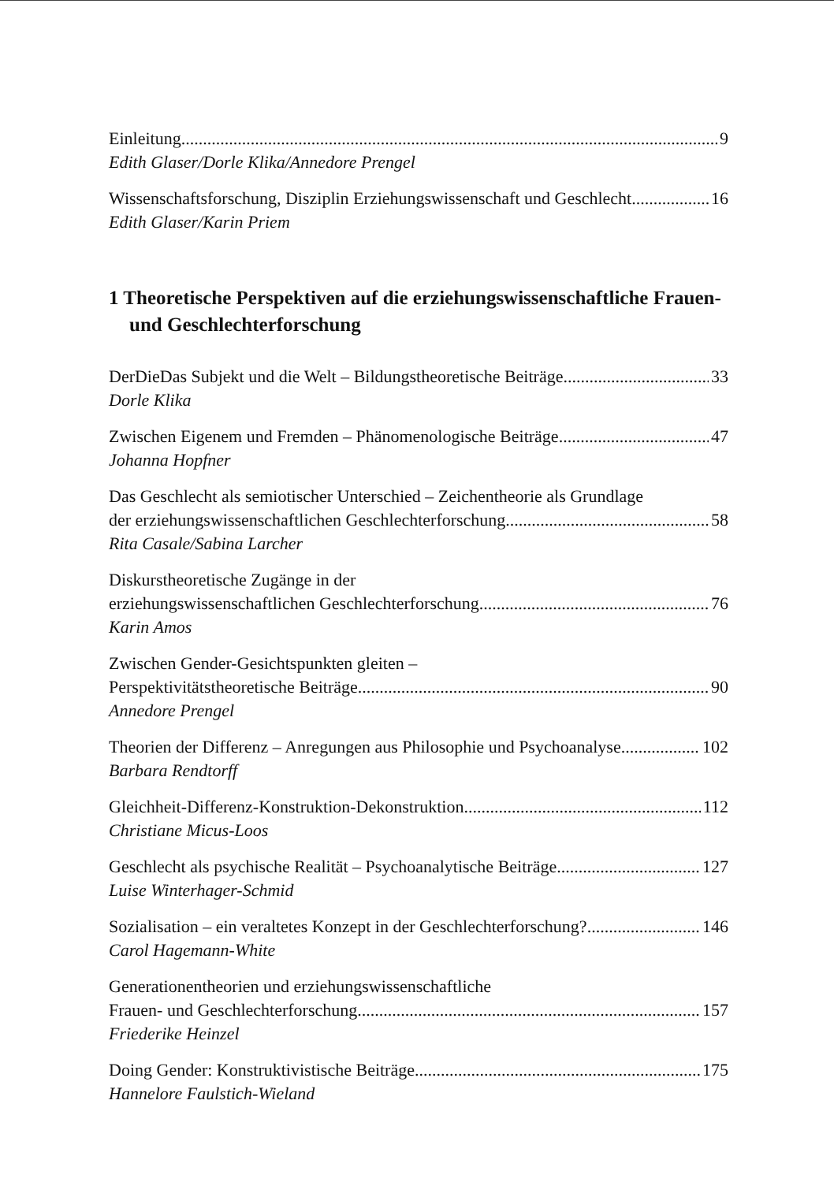Einleitung 9
Edith Glaser/Dorle Klika/Annedore Prengel
Wissenschaftsforschung, Disziplin Erziehungswissenschaft und Geschlecht 16
Edith Glaser/Karin Priem
1 Theoretische Perspektiven auf die erziehungswissenschaftliche Frauen- und Geschlechterforschung
DerDieDas Subjekt und die Welt – Bildungstheoretische Beiträge 33
Dorle Klika
Zwischen Eigenem und Fremden – Phänomenologische Beiträge 47
Johanna Hopfner
Das Geschlecht als semiotischer Unterschied – Zeichentheorie als Grundlage
der erziehungswissenschaftlichen Geschlechterforschung 58
Rita Casale/Sabina Larcher
Diskurstheoretische Zugänge in der
erziehungswissenschaftlichen Geschlechterforschung 76
Karin Amos
Zwischen Gender-Gesichtspunkten gleiten –
Perspektivitätstheoretische Beiträge 90
Annedore Prengel
Theorien der Differenz – Anregungen aus Philosophie und Psychoanalyse 102
Barbara Rendtorff
Gleichheit-Differenz-Konstruktion-Dekonstruktion 112
Christiane Micus-Loos
Geschlecht als psychische Realität – Psychoanalytische Beiträge 127
Luise Winterhager-Schmid
Sozialisation – ein veraltetes Konzept in der Geschlechterforschung? 146
Carol Hagemann-White
Generationentheorien und erziehungswissenschaftliche
Frauen- und Geschlechterforschung 157
Friederike Heinzel
Doing Gender: Konstruktivistische Beiträge 175
Hannelore Faulstich-Wieland